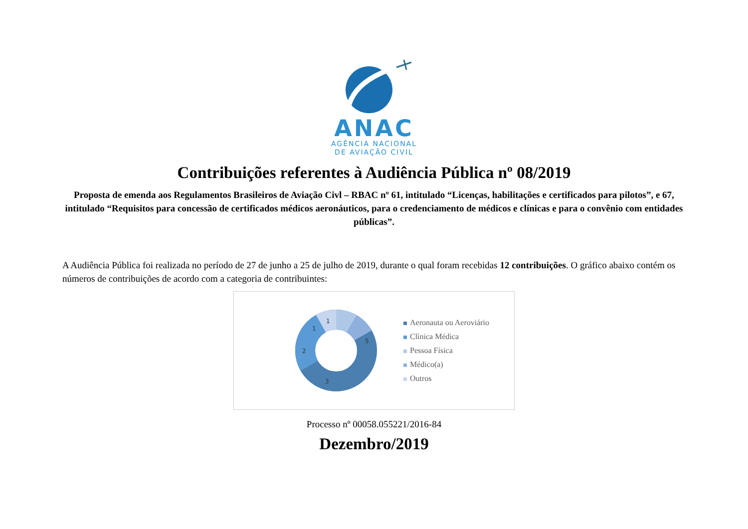ANAC
AGÊNCIA NACIONAL
DE AVIAÇÃO CIVIL
Contribuições referentes à Audiência Pública nº 08/2019
Proposta de emenda aos Regulamentos Brasileiros de Aviação Civl – RBAC nº 61, intitulado “Licenças, habilitações e certificados para pilotos”, e 67, intitulado “Requisitos para concessão de certificados médicos aeronáuticos, para o credenciamento de médicos e clínicas e para o convênio com entidades públicas”.
A Audiência Pública foi realizada no período de 27 de junho a 25 de julho de 2019, durante o qual foram recebidas 12 contribuições. O gráfico abaixo contém os números de contribuições de acordo com a categoria de contribuintes:
5
3
2
1
1
Aeronauta ou Aeroviário
Clínica Médica
Pessoa Física
Médico(a)
Outros
Processo nº 00058.055221/2016-84
Dezembro/2019